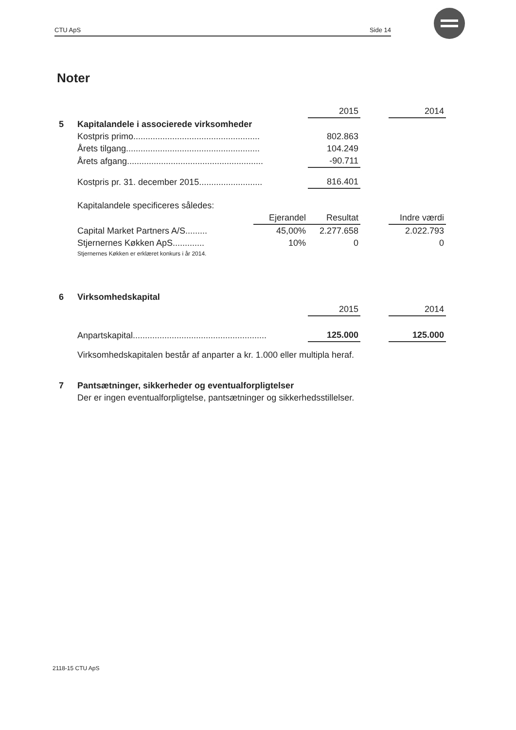CTU ApS Side 14
Noter
| | | | 2015 | | 2014 |
| 5 | Kapitalandele i associerede virksomheder | | | | |
| | Kostpris primo.................................................... | | 802.863 | | |
| | Årets tilgang....................................................... | | 104.249 | | |
| | Årets afgang........................................................ | | -90.711 | | |
| | Kostpris pr. 31. december 2015.......................... | | 816.401 | | |
| | Kapitalandele specificeres således: | | | | |
| | | Ejerandel | Resultat | | Indre værdi |
| | Capital Market Partners A/S......... | 45,00% | 2.277.658 | | 2.022.793 |
| | Stjernernes Køkken ApS............. | 10% | 0 | | 0 |
| | Stjernernes Køkken er erklæret konkurs i år 2014. | | | | |
| 6 | Virksomhedskapital | | | | |
| | | | 2015 | | 2014 |
| | Anpartskapital....................................................... | | 125.000 | | 125.000 |
| | Virksomhedskapitalen består af anparter a kr. 1.000 eller multipla heraf. | | | | |
| 7 | Pantsætninger, sikkerheder og eventualforpligtelser | | | | |
| | Der er ingen eventualforpligtelse, pantsætninger og sikkerhedsstillelser. | | | | |
2118-15 CTU ApS